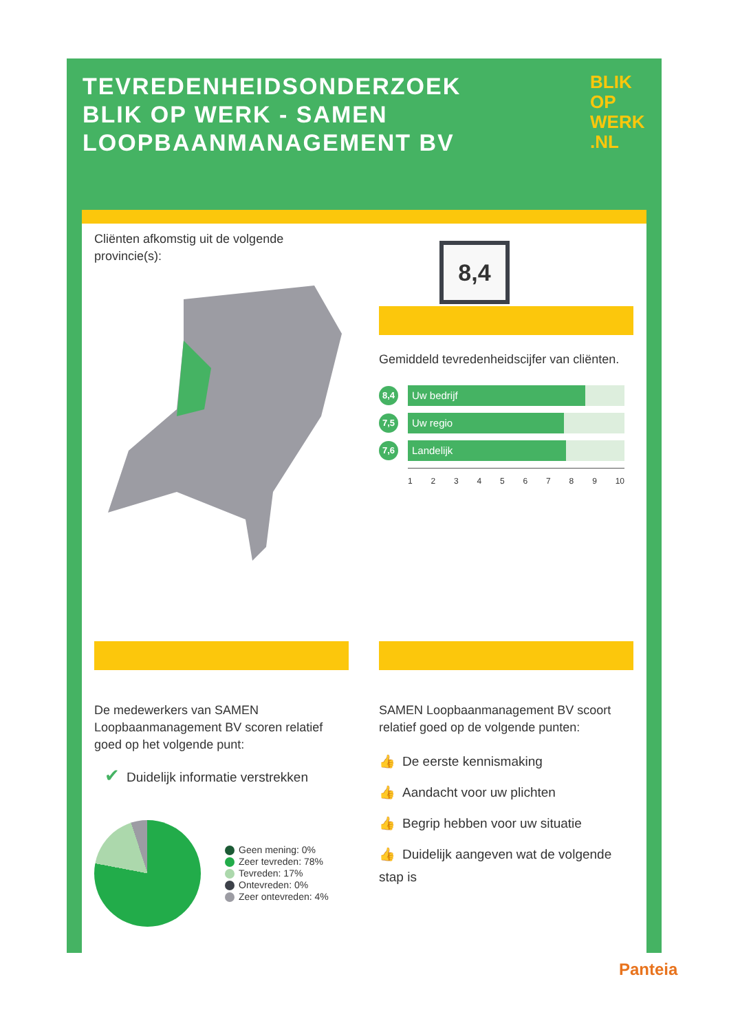TEVREDENHEIDSONDERZOEK BLIK OP WERK - SAMEN LOOPBAANMANAGEMENT BV
BLIK
OP
WERK
.NL
Cliënten afkomstig uit de volgende provincie(s):
8,4
Gemiddeld tevredenheidscijfer van cliënten.
8,4
Uw bedrijf
7,5
Uw regio
7,6
Landelijk
1 2 3 4 5 6 7 8 9 10
De medewerkers van SAMEN Loopbaanmanagement BV scoren relatief goed op het volgende punt:
✔ Duidelijk informatie verstrekken
Geen mening: 0%
Zeer tevreden: 78%
Tevreden: 17%
Ontevreden: 0%
Zeer ontevreden: 4%
SAMEN Loopbaanmanagement BV scoort relatief goed op de volgende punten:
👍 De eerste kennismaking
👍 Aandacht voor uw plichten
👍 Begrip hebben voor uw situatie
👍 Duidelijk aangeven wat de volgende stap is
Panteia